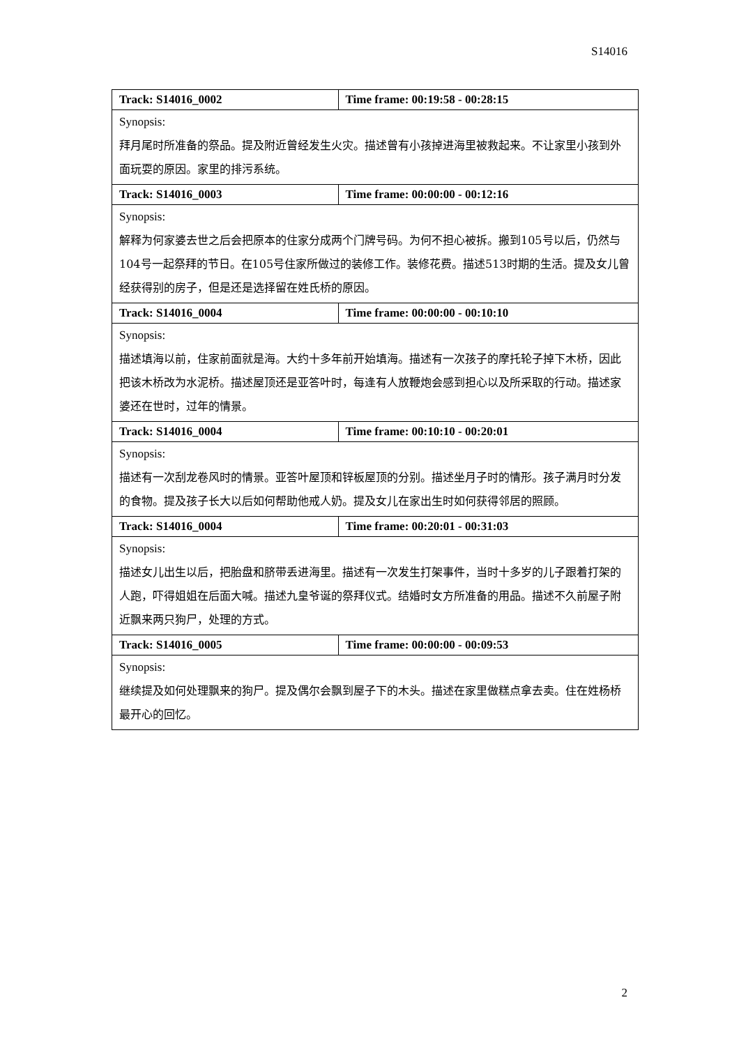S14016
| Track: S14016_0002 | Time frame: 00:19:58 - 00:28:15 |
| --- | --- |
| Synopsis: 拜月尾时所准备的祭品。提及附近曾经发生火灾。描述曾有小孩掉进海里被救起来。不让家里小孩到外面玩耍的原因。家里的排污系统。 | |
| Track: S14016_0003 | Time frame: 00:00:00 - 00:12:16 |
| Synopsis: 解释为何家婆去世之后会把原本的住家分成两个门牌号码。为何不担心被拆。搬到105号以后，仍然与104号一起祭拜的节日。在105号住家所做过的装修工作。装修花费。描述513时期的生活。提及女儿曾经获得别的房子，但是还是选择留在姓氏桥的原因。 | |
| Track: S14016_0004 | Time frame: 00:00:00 - 00:10:10 |
| Synopsis: 描述填海以前，住家前面就是海。大约十多年前开始填海。描述有一次孩子的摩托轮子掉下木桥，因此把该木桥改为水泥桥。描述屋顶还是亚答叶时，每逢有人放鞭炮会感到担心以及所采取的行动。描述家婆还在世时，过年的情景。 | |
| Track: S14016_0004 | Time frame: 00:10:10 - 00:20:01 |
| Synopsis: 描述有一次刮龙卷风时的情景。亚答叶屋顶和锌板屋顶的分别。描述坐月子时的情形。孩子满月时分发的食物。提及孩子长大以后如何帮助他戒人奶。提及女儿在家出生时如何获得邻居的照顾。 | |
| Track: S14016_0004 | Time frame: 00:20:01 - 00:31:03 |
| Synopsis: 描述女儿出生以后，把胎盘和脐带丢进海里。描述有一次发生打架事件，当时十多岁的儿子跟着打架的人跑，吓得姐姐在后面大喊。描述九皇爷诞的祭拜仪式。结婚时女方所准备的用品。描述不久前屋子附近飘来两只狗尸，处理的方式。 | |
| Track: S14016_0005 | Time frame: 00:00:00 - 00:09:53 |
| Synopsis: 继续提及如何处理飘来的狗尸。提及偶尔会飘到屋子下的木头。描述在家里做糕点拿去卖。住在姓杨桥最开心的回忆。 | |
2